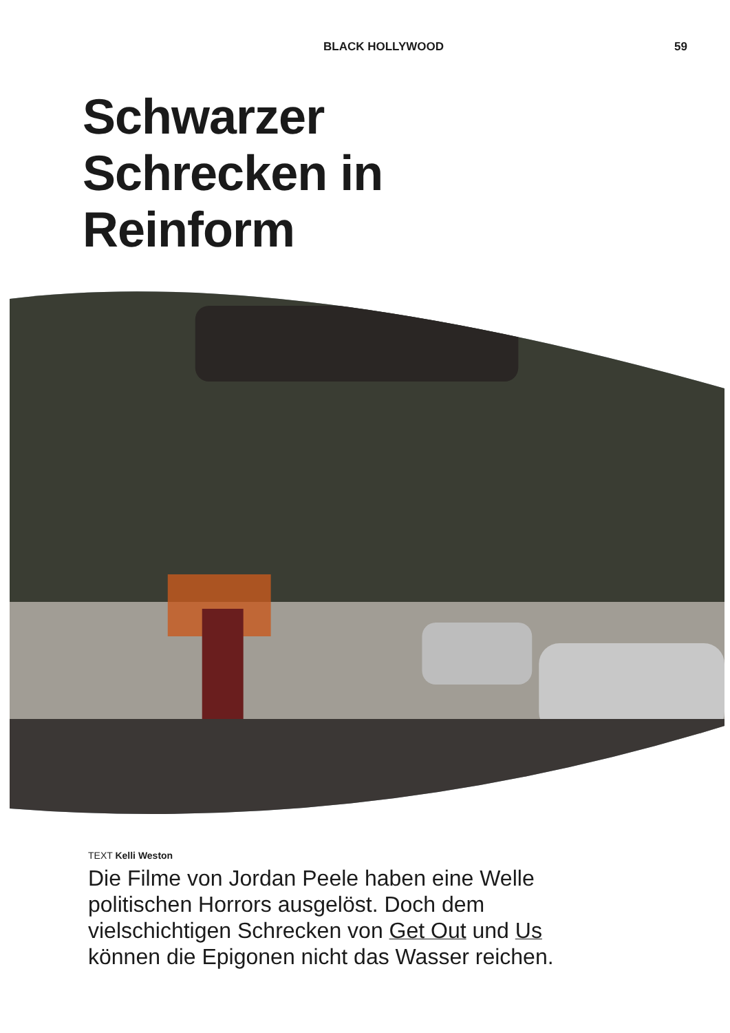BLACK HOLLYWOOD 59
Schwarzer
Schrecken in
Reinform
TEXT Kelli Weston
Die Filme von Jordan Peele haben eine Welle politischen Horrors ausgelöst. Doch dem vielschichtigen Schrecken von Get Out und Us können die Epigonen nicht das Wasser reichen.